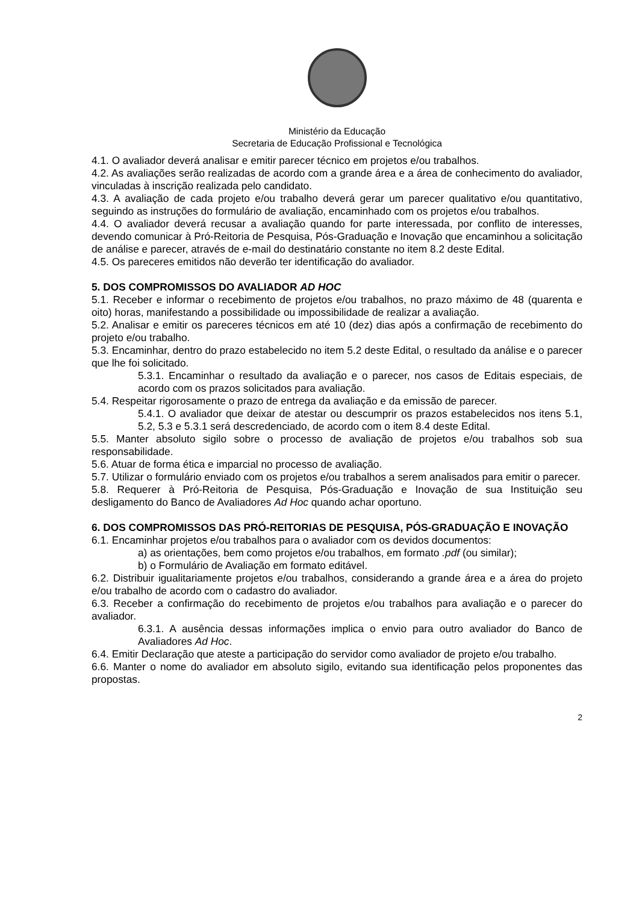Ministério da Educação
Secretaria de Educação Profissional e Tecnológica
4.1. O avaliador deverá analisar e emitir parecer técnico em projetos e/ou trabalhos.
4.2. As avaliações serão realizadas de acordo com a grande área e a área de conhecimento do avaliador, vinculadas à inscrição realizada pelo candidato.
4.3. A avaliação de cada projeto e/ou trabalho deverá gerar um parecer qualitativo e/ou quantitativo, seguindo as instruções do formulário de avaliação, encaminhado com os projetos e/ou trabalhos.
4.4. O avaliador deverá recusar a avaliação quando for parte interessada, por conflito de interesses, devendo comunicar à Pró-Reitoria de Pesquisa, Pós-Graduação e Inovação que encaminhou a solicitação de análise e parecer, através de e-mail do destinatário constante no item 8.2 deste Edital.
4.5. Os pareceres emitidos não deverão ter identificação do avaliador.
5. DOS COMPROMISSOS DO AVALIADOR AD HOC
5.1. Receber e informar o recebimento de projetos e/ou trabalhos, no prazo máximo de 48 (quarenta e oito) horas, manifestando a possibilidade ou impossibilidade de realizar a avaliação.
5.2. Analisar e emitir os pareceres técnicos em até 10 (dez) dias após a confirmação de recebimento do projeto e/ou trabalho.
5.3. Encaminhar, dentro do prazo estabelecido no item 5.2 deste Edital, o resultado da análise e o parecer que lhe foi solicitado.
5.3.1. Encaminhar o resultado da avaliação e o parecer, nos casos de Editais especiais, de acordo com os prazos solicitados para avaliação.
5.4. Respeitar rigorosamente o prazo de entrega da avaliação e da emissão de parecer.
5.4.1. O avaliador que deixar de atestar ou descumprir os prazos estabelecidos nos itens 5.1, 5.2, 5.3 e 5.3.1 será descredenciado, de acordo com o item 8.4 deste Edital.
5.5. Manter absoluto sigilo sobre o processo de avaliação de projetos e/ou trabalhos sob sua responsabilidade.
5.6. Atuar de forma ética e imparcial no processo de avaliação.
5.7. Utilizar o formulário enviado com os projetos e/ou trabalhos a serem analisados para emitir o parecer.
5.8. Requerer à Pró-Reitoria de Pesquisa, Pós-Graduação e Inovação de sua Instituição seu desligamento do Banco de Avaliadores Ad Hoc quando achar oportuno.
6. DOS COMPROMISSOS DAS PRÓ-REITORIAS DE PESQUISA, PÓS-GRADUAÇÃO E INOVAÇÃO
6.1. Encaminhar projetos e/ou trabalhos para o avaliador com os devidos documentos:
a) as orientações, bem como projetos e/ou trabalhos, em formato .pdf (ou similar);
b) o Formulário de Avaliação em formato editável.
6.2. Distribuir igualitariamente projetos e/ou trabalhos, considerando a grande área e a área do projeto e/ou trabalho de acordo com o cadastro do avaliador.
6.3. Receber a confirmação do recebimento de projetos e/ou trabalhos para avaliação e o parecer do avaliador.
6.3.1. A ausência dessas informações implica o envio para outro avaliador do Banco de Avaliadores Ad Hoc.
6.4. Emitir Declaração que ateste a participação do servidor como avaliador de projeto e/ou trabalho.
6.6. Manter o nome do avaliador em absoluto sigilo, evitando sua identificação pelos proponentes das propostas.
2